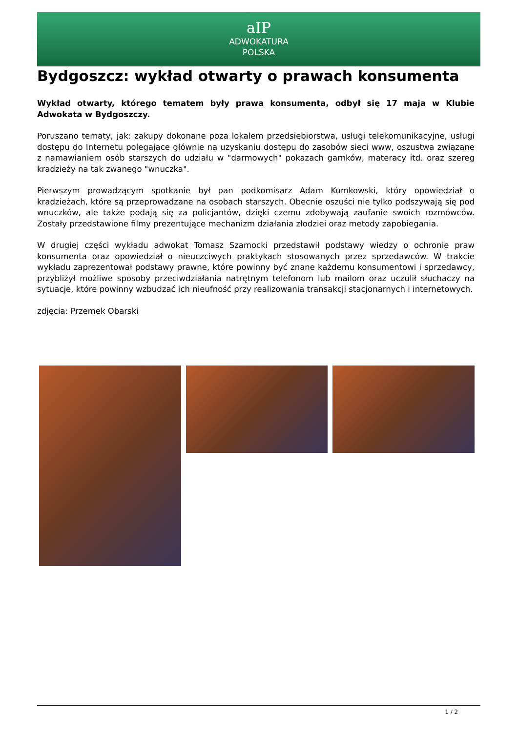aIP
ADWOKATURA
POLSKA
Bydgoszcz: wykład otwarty o prawach konsumenta
Wykład otwarty, którego tematem były prawa konsumenta, odbył się 17 maja w Klubie Adwokata w Bydgoszczy.
Poruszano tematy, jak: zakupy dokonane poza lokalem przedsiębiorstwa, usługi telekomunikacyjne, usługi dostępu do Internetu polegające głównie na uzyskaniu dostępu do zasobów sieci www, oszustwa związane z namawianiem osób starszych do udziału w "darmowych" pokazach garnków, materacy itd. oraz szereg kradzieży na tak zwanego "wnuczka".
Pierwszym prowadzącym spotkanie był pan podkomisarz Adam Kumkowski, który opowiedział o kradzieżach, które są przeprowadzane na osobach starszych. Obecnie oszuści nie tylko podszywają się pod wnuczków, ale także podają się za policjantów, dzięki czemu zdobywają zaufanie swoich rozmówców. Zostały przedstawione filmy prezentujące mechanizm działania złodziei oraz metody zapobiegania.
W drugiej części wykładu adwokat Tomasz Szamocki przedstawił podstawy wiedzy o ochronie praw konsumenta oraz opowiedział o nieuczciwych praktykach stosowanych przez sprzedawców. W trakcie wykładu zaprezentował podstawy prawne, które powinny być znane każdemu konsumentowi i sprzedawcy, przybliżył możliwe sposoby przeciwdziałania natrętnym telefonom lub mailom oraz uczulił słuchaczy na sytuacje, które powinny wzbudzać ich nieufność przy realizowania transakcji stacjonarnych i internetowych.
zdjęcia: Przemek Obarski
1 / 2